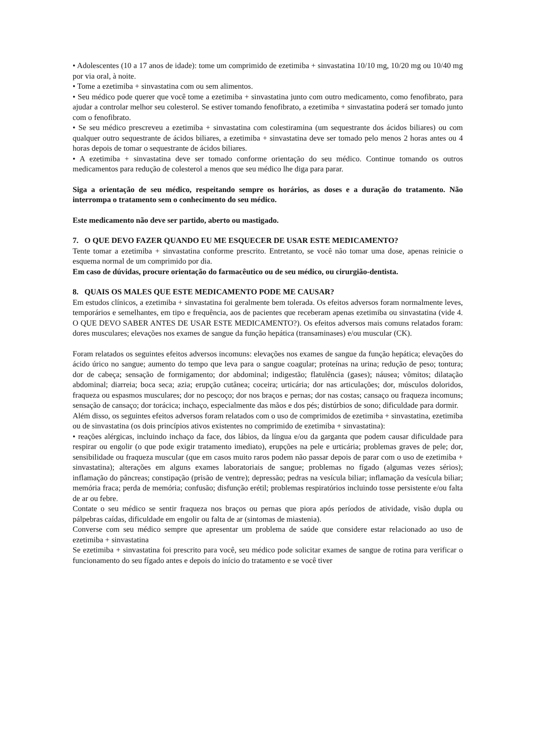• Adolescentes (10 a 17 anos de idade): tome um comprimido de ezetimiba + sinvastatina 10/10 mg, 10/20 mg ou 10/40 mg por via oral, à noite.
• Tome a ezetimiba + sinvastatina com ou sem alimentos.
• Seu médico pode querer que você tome a ezetimiba + sinvastatina junto com outro medicamento, como fenofibrato, para ajudar a controlar melhor seu colesterol. Se estiver tomando fenofibrato, a ezetimiba + sinvastatina poderá ser tomado junto com o fenofibrato.
• Se seu médico prescreveu a ezetimiba + sinvastatina com colestiramina (um sequestrante dos ácidos biliares) ou com qualquer outro sequestrante de ácidos biliares, a ezetimiba + sinvastatina deve ser tomado pelo menos 2 horas antes ou 4 horas depois de tomar o sequestrante de ácidos biliares.
• A ezetimiba + sinvastatina deve ser tomado conforme orientação do seu médico. Continue tomando os outros medicamentos para redução de colesterol a menos que seu médico lhe diga para parar.
Siga a orientação de seu médico, respeitando sempre os horários, as doses e a duração do tratamento. Não interrompa o tratamento sem o conhecimento do seu médico.
Este medicamento não deve ser partido, aberto ou mastigado.
7. O QUE DEVO FAZER QUANDO EU ME ESQUECER DE USAR ESTE MEDICAMENTO?
Tente tomar a ezetimiba + sinvastatina conforme prescrito. Entretanto, se você não tomar uma dose, apenas reinicie o esquema normal de um comprimido por dia.
Em caso de dúvidas, procure orientação do farmacêutico ou de seu médico, ou cirurgião-dentista.
8. QUAIS OS MALES QUE ESTE MEDICAMENTO PODE ME CAUSAR?
Em estudos clínicos, a ezetimiba + sinvastatina foi geralmente bem tolerada. Os efeitos adversos foram normalmente leves, temporários e semelhantes, em tipo e frequência, aos de pacientes que receberam apenas ezetimiba ou sinvastatina (vide 4. O QUE DEVO SABER ANTES DE USAR ESTE MEDICAMENTO?). Os efeitos adversos mais comuns relatados foram: dores musculares; elevações nos exames de sangue da função hepática (transaminases) e/ou muscular (CK).
Foram relatados os seguintes efeitos adversos incomuns: elevações nos exames de sangue da função hepática; elevações do ácido úrico no sangue; aumento do tempo que leva para o sangue coagular; proteínas na urina; redução de peso; tontura; dor de cabeça; sensação de formigamento; dor abdominal; indigestão; flatulência (gases); náusea; vômitos; dilatação abdominal; diarreia; boca seca; azia; erupção cutânea; coceira; urticária; dor nas articulações; dor, músculos doloridos, fraqueza ou espasmos musculares; dor no pescoço; dor nos braços e pernas; dor nas costas; cansaço ou fraqueza incomuns; sensação de cansaço; dor torácica; inchaço, especialmente das mãos e dos pés; distúrbios de sono; dificuldade para dormir.
Além disso, os seguintes efeitos adversos foram relatados com o uso de comprimidos de ezetimiba + sinvastatina, ezetimiba ou de sinvastatina (os dois princípios ativos existentes no comprimido de ezetimiba + sinvastatina):
• reações alérgicas, incluindo inchaço da face, dos lábios, da língua e/ou da garganta que podem causar dificuldade para respirar ou engolir (o que pode exigir tratamento imediato), erupções na pele e urticária; problemas graves de pele; dor, sensibilidade ou fraqueza muscular (que em casos muito raros podem não passar depois de parar com o uso de ezetimiba + sinvastatina); alterações em alguns exames laboratoriais de sangue; problemas no fígado (algumas vezes sérios); inflamação do pâncreas; constipação (prisão de ventre); depressão; pedras na vesícula biliar; inflamação da vesícula biliar; memória fraca; perda de memória; confusão; disfunção erétil; problemas respiratórios incluindo tosse persistente e/ou falta de ar ou febre.
Contate o seu médico se sentir fraqueza nos braços ou pernas que piora após períodos de atividade, visão dupla ou pálpebras caídas, dificuldade em engolir ou falta de ar (sintomas de miastenia).
Converse com seu médico sempre que apresentar um problema de saúde que considere estar relacionado ao uso de ezetimiba + sinvastatina
Se ezetimiba + sinvastatina foi prescrito para você, seu médico pode solicitar exames de sangue de rotina para verificar o funcionamento do seu fígado antes e depois do início do tratamento e se você tiver